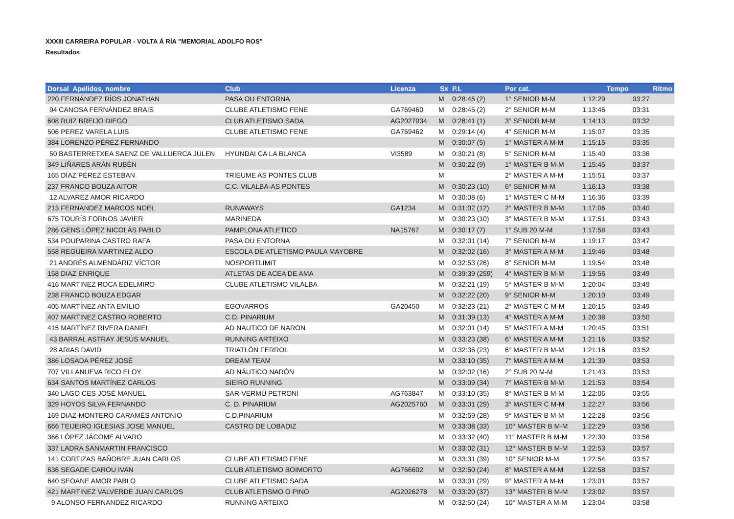XXXIII CARREIRA POPULAR - VOLTA Á RÍA "MEMORIAL ADOLFO ROS"
Resultados
| Dorsal Apelidos, nombre | Club | Licenza | Sx | P.I. | Por cat. | Tempo | Ritmo |
| --- | --- | --- | --- | --- | --- | --- | --- |
| 220 FERNÁNDEZ RÍOS JONATHAN | PASA OU ENTORNA | | M | 0:28:45 (2) | 1° SENIOR M-M | 1:12:29 | 03:27 |
| 94 CANOSA FERNÁNDEZ BRAIS | CLUBE ATLETISMO FENE | GA769460 | M | 0:28:45 (2) | 2° SENIOR M-M | 1:13:46 | 03:31 |
| 608 RUIZ BREIJO DIEGO | CLUB ATLETISMO SADA | AG2027034 | M | 0:28:41 (1) | 3° SENIOR M-M | 1:14:13 | 03:32 |
| 506 PEREZ VARELA LUIS | CLUBE ATLETISMO FENE | GA769462 | M | 0:29:14 (4) | 4° SENIOR M-M | 1:15:07 | 03:35 |
| 384 LORENZO PÉREZ FERNANDO | | | M | 0:30:07 (5) | 1° MASTER A M-M | 1:15:15 | 03:35 |
| 50 BASTERRETXEA SAENZ DE VALLUERCA JULEN | HYUNDAI CA LA BLANCA | VI3589 | M | 0:30:21 (8) | 5° SENIOR M-M | 1:15:40 | 03:36 |
| 349 LIÑARES ARÁN RUBÉN | | | M | 0:30:22 (9) | 1° MASTER B M-M | 1:15:45 | 03:37 |
| 165 DÍAZ PÉREZ ESTEBAN | TRIEUME AS PONTES CLUB | | M | | 2° MASTER A M-M | 1:15:51 | 03:37 |
| 237 FRANCO BOUZA AITOR | C.C. VILALBA-AS PONTES | | M | 0:30:23 (10) | 6° SENIOR M-M | 1:16:13 | 03:38 |
| 12 ALVAREZ AMOR RICARDO | | | M | 0:30:08 (6) | 1° MASTER C M-M | 1:16:36 | 03:39 |
| 213 FERNANDEZ MARCOS NOEL | RUNAWAYS | GA1234 | M | 0:31:02 (12) | 2° MASTER B M-M | 1:17:06 | 03:40 |
| 675 TOURÍS FORNOS JAVIER | MARINEDA | | M | 0:30:23 (10) | 3° MASTER B M-M | 1:17:51 | 03:43 |
| 286 GENS LÓPEZ NICOLÁS PABLO | PAMPLONA ATLETICO | NA15767 | M | 0:30:17 (7) | 1° SUB 20 M-M | 1:17:58 | 03:43 |
| 534 POUPARINA CASTRO RAFA | PASA OU ENTORNA | | M | 0:32:01 (14) | 7° SENIOR M-M | 1:19:17 | 03:47 |
| 558 REGUEIRA MARTINEZ ALDO | ESCOLA DE ATLETISMO PAULA MAYOBRE | | M | 0:32:02 (16) | 3° MASTER A M-M | 1:19:46 | 03:48 |
| 21 ANDRÉS ALMENDÁRIZ VÍCTOR | NOSPORTLIMIT | | M | 0:32:53 (26) | 8° SENIOR M-M | 1:19:54 | 03:48 |
| 158 DIAZ ENRIQUE | ATLETAS DE ACEA DE AMA | | M | 0:39:39 (259) | 4° MASTER B M-M | 1:19:56 | 03:49 |
| 416 MARTINEZ ROCA EDELMIRO | CLUBE ATLETISMO VILALBA | | M | 0:32:21 (19) | 5° MASTER B M-M | 1:20:04 | 03:49 |
| 238 FRANCO BOUZA EDGAR | | | M | 0:32:22 (20) | 9° SENIOR M-M | 1:20:10 | 03:49 |
| 405 MARTÍNEZ ANTA EMILIO | EGOVARROS | GA20450 | M | 0:32:23 (21) | 2° MASTER C M-M | 1:20:15 | 03:49 |
| 407 MARTINEZ CASTRO ROBERTO | C.D. PINARIUM | | M | 0:31:39 (13) | 4° MASTER A M-M | 1:20:38 | 03:50 |
| 415 MARTÍNEZ RIVERA DANIEL | AD NAUTICO DE NARON | | M | 0:32:01 (14) | 5° MASTER A M-M | 1:20:45 | 03:51 |
| 43 BARRAL ASTRAY JESÚS MANUEL | RUNNING ARTEIXO | | M | 0:33:23 (38) | 6° MASTER A M-M | 1:21:16 | 03:52 |
| 28 ARIAS DAVID | TRIATLÓN FERROL | | M | 0:32:36 (23) | 6° MASTER B M-M | 1:21:16 | 03:52 |
| 386 LOSADA PÉREZ JOSÉ | DREAM TEAM | | M | 0:33:10 (35) | 7° MASTER A M-M | 1:21:39 | 03:53 |
| 707 VILLANUEVA RICO ELOY | AD NÁUTICO NARÓN | | M | 0:32:02 (16) | 2° SUB 20 M-M | 1:21:43 | 03:53 |
| 634 SANTOS MARTÍNEZ CARLOS | SIEIRO RUNNING | | M | 0:33:09 (34) | 7° MASTER B M-M | 1:21:53 | 03:54 |
| 340 LAGO CES JOSÉ MANUEL | SAR-VERMÚ PETRONI | AG763847 | M | 0:33:10 (35) | 8° MASTER B M-M | 1:22:06 | 03:55 |
| 329 HOYOS SILVA FERNANDO | C. D. PINARIUM | AG2025760 | M | 0:33:01 (29) | 3° MASTER C M-M | 1:22:27 | 03:56 |
| 169 DIAZ-MONTERO CARAMÉS ANTONIO | C.D.PINARIUM | | M | 0:32:59 (28) | 9° MASTER B M-M | 1:22:28 | 03:56 |
| 666 TEIJEIRO IGLESIAS JOSE MANUEL | CASTRO DE LOBADIZ | | M | 0:33:08 (33) | 10° MASTER B M-M | 1:22:29 | 03:56 |
| 366 LÓPEZ JÁCOME ALVARO | | | M | 0:33:32 (40) | 11° MASTER B M-M | 1:22:30 | 03:56 |
| 337 LADRA SANMARTIN FRANCISCO | | | M | 0:33:02 (31) | 12° MASTER B M-M | 1:22:53 | 03:57 |
| 141 CORTIZAS BAÑOBRE JUAN CARLOS | CLUBE ATLETISMO FENE | | M | 0:33:31 (39) | 10° SENIOR M-M | 1:22:54 | 03:57 |
| 636 SEGADE CAROU IVAN | CLUB ATLETISMO BOIMORTO | AG766602 | M | 0:32:50 (24) | 8° MASTER A M-M | 1:22:58 | 03:57 |
| 640 SEOANE AMOR PABLO | CLUBE ATLETISMO SADA | | M | 0:33:01 (29) | 9° MASTER A M-M | 1:23:01 | 03:57 |
| 421 MARTINEZ VALVERDE JUAN CARLOS | CLUB ATLETISMO O PINO | AG2026278 | M | 0:33:20 (37) | 13° MASTER B M-M | 1:23:02 | 03:57 |
| 9 ALONSO FERNANDEZ RICARDO | RUNNING ARTEIXO | | M | 0:32:50 (24) | 10° MASTER A M-M | 1:23:04 | 03:58 |